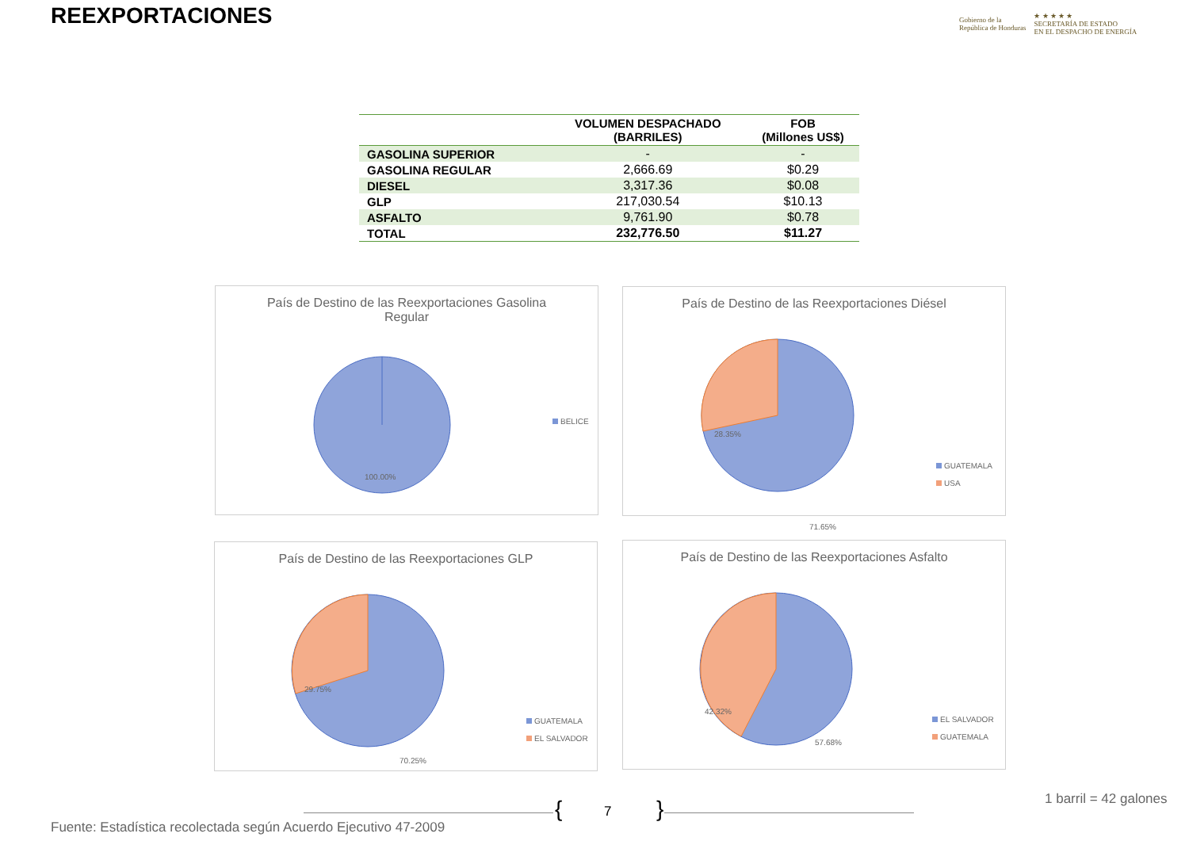REEXPORTACIONES
Gobierno de la
República de Honduras
★ ★ ★ ★ ★
SECRETARÍA DE ESTADO
EN EL DESPACHO DE ENERGÍA
| | VOLUMEN DESPACHADO (BARRILES) | FOB (Millones US$) |
| --- | --- | --- |
| GASOLINA SUPERIOR | - | - |
| GASOLINA REGULAR | 2,666.69 | $0.29 |
| DIESEL | 3,317.36 | $0.08 |
| GLP | 217,030.54 | $10.13 |
| ASFALTO | 9,761.90 | $0.78 |
| TOTAL | 232,776.50 | $11.27 |
País de Destino de las Reexportaciones Gasolina
Regular
100.00%
BELICE
País de Destino de las Reexportaciones Diésel
28.35%
71.65%
GUATEMALA
USA
País de Destino de las Reexportaciones GLP
29.75%
70.25%
GUATEMALA
EL SALVADOR
País de Destino de las Reexportaciones Asfalto
42.32%
57.68%
EL SALVADOR
GUATEMALA
{ 7 } 1 barril = 42 galones
Fuente: Estadística recolectada según Acuerdo Ejecutivo 47-2009